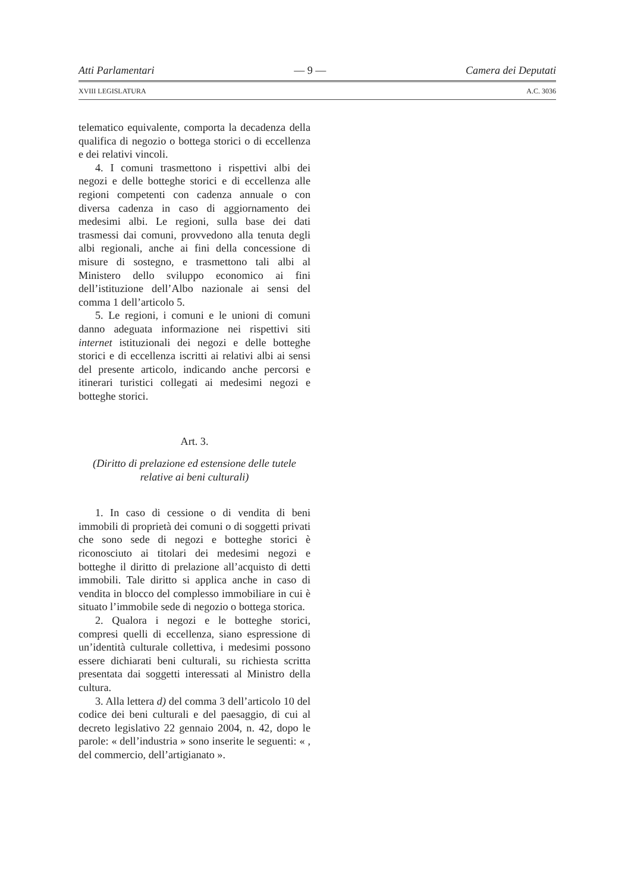Atti Parlamentari — 9 — Camera dei Deputati
XVIII LEGISLATURA A.C. 3036
telematico equivalente, comporta la decadenza della qualifica di negozio o bottega storici o di eccellenza e dei relativi vincoli.
4. I comuni trasmettono i rispettivi albi dei negozi e delle botteghe storici e di eccellenza alle regioni competenti con cadenza annuale o con diversa cadenza in caso di aggiornamento dei medesimi albi. Le regioni, sulla base dei dati trasmessi dai comuni, provvedono alla tenuta degli albi regionali, anche ai fini della concessione di misure di sostegno, e trasmettono tali albi al Ministero dello sviluppo economico ai fini dell’istituzione dell’Albo nazionale ai sensi del comma 1 dell’articolo 5.
5. Le regioni, i comuni e le unioni di comuni danno adeguata informazione nei rispettivi siti internet istituzionali dei negozi e delle botteghe storici e di eccellenza iscritti ai relativi albi ai sensi del presente articolo, indicando anche percorsi e itinerari turistici collegati ai medesimi negozi e botteghe storici.
Art. 3.
(Diritto di prelazione ed estensione delle tutele relative ai beni culturali)
1. In caso di cessione o di vendita di beni immobili di proprietà dei comuni o di soggetti privati che sono sede di negozi e botteghe storici è riconosciuto ai titolari dei medesimi negozi e botteghe il diritto di prelazione all’acquisto di detti immobili. Tale diritto si applica anche in caso di vendita in blocco del complesso immobiliare in cui è situato l’immobile sede di negozio o bottega storica.
2. Qualora i negozi e le botteghe storici, compresi quelli di eccellenza, siano espressione di un’identità culturale collettiva, i medesimi possono essere dichiarati beni culturali, su richiesta scritta presentata dai soggetti interessati al Ministro della cultura.
3. Alla lettera d) del comma 3 dell’articolo 10 del codice dei beni culturali e del paesaggio, di cui al decreto legislativo 22 gennaio 2004, n. 42, dopo le parole: « dell’industria » sono inserite le seguenti: « , del commercio, dell’artigianato ».